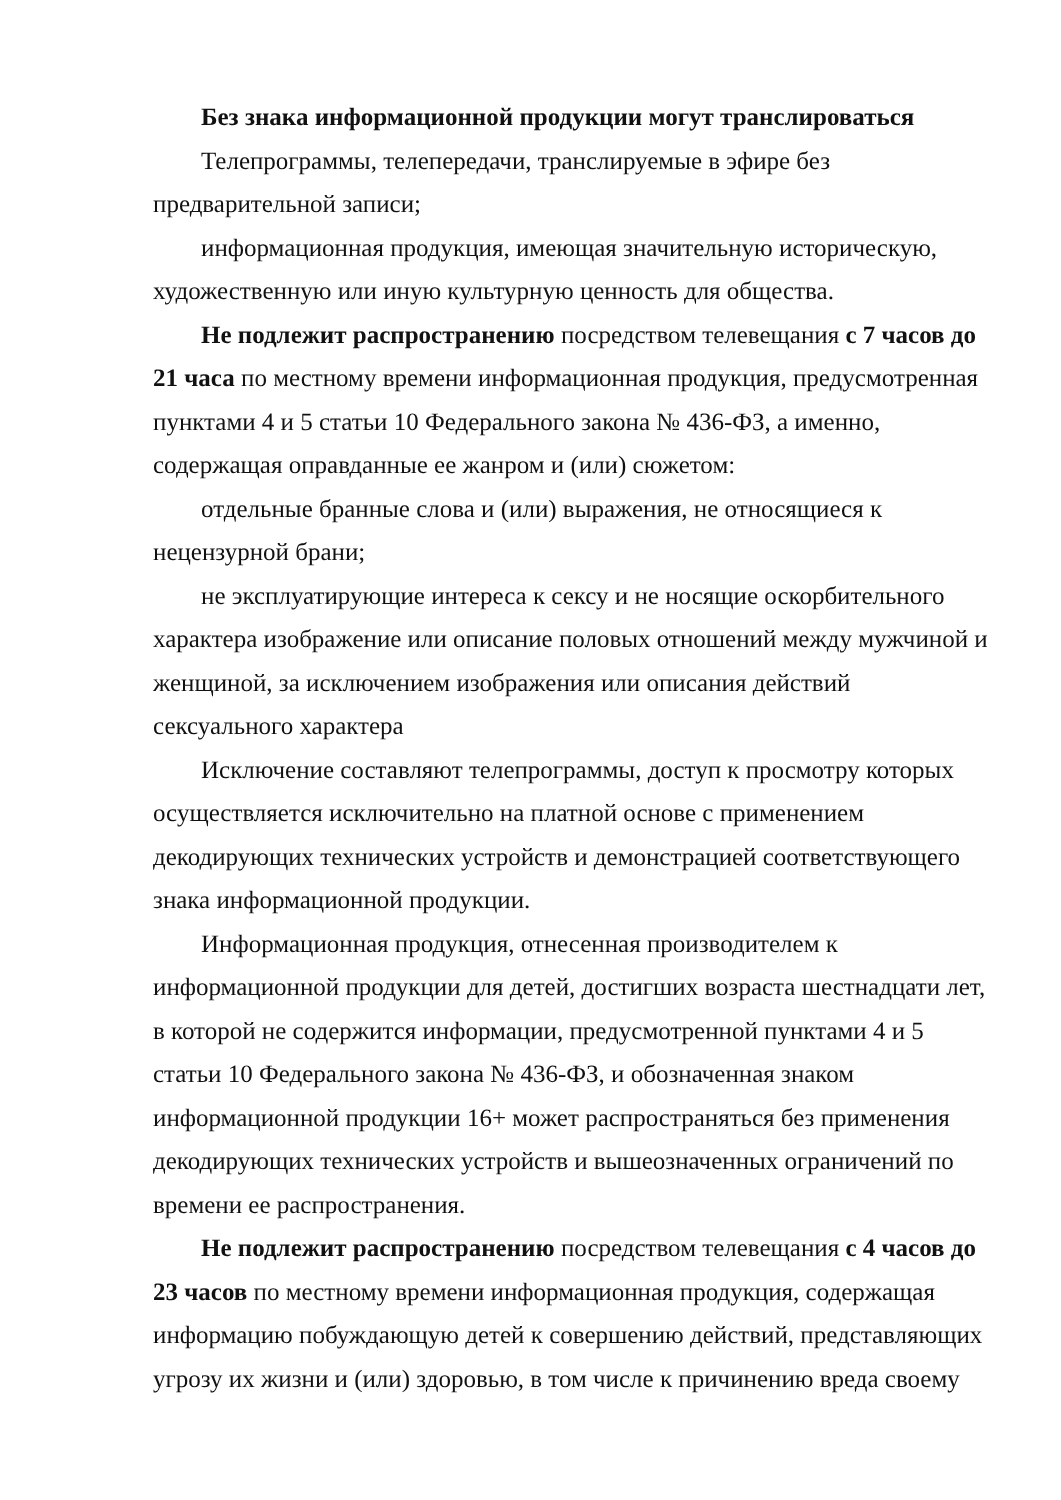Без знака информационной продукции могут транслироваться
Телепрограммы, телепередачи, транслируемые в эфире без предварительной записи;
информационная продукция, имеющая значительную историческую, художественную или иную культурную ценность для общества.
Не подлежит распространению посредством телевещания с 7 часов до 21 часа по местному времени информационная продукция, предусмотренная пунктами 4 и 5 статьи 10 Федерального закона № 436-ФЗ, а именно, содержащая оправданные ее жанром и (или) сюжетом:
отдельные бранные слова и (или) выражения, не относящиеся к нецензурной брани;
не эксплуатирующие интереса к сексу и не носящие оскорбительного характера изображение или описание половых отношений между мужчиной и женщиной, за исключением изображения или описания действий сексуального характера
Исключение составляют телепрограммы, доступ к просмотру которых осуществляется исключительно на платной основе с применением декодирующих технических устройств и демонстрацией соответствующего знака информационной продукции.
Информационная продукция, отнесенная производителем к информационной продукции для детей, достигших возраста шестнадцати лет, в которой не содержится информации, предусмотренной пунктами 4 и 5 статьи 10 Федерального закона № 436-ФЗ, и обозначенная знаком информационной продукции 16+ может распространяться без применения декодирующих технических устройств и вышеозначенных ограничений по времени ее распространения.
Не подлежит распространению посредством телевещания с 4 часов до 23 часов по местному времени информационная продукция, содержащая информацию побуждающую детей к совершению действий, представляющих угрозу их жизни и (или) здоровью, в том числе к причинению вреда своему